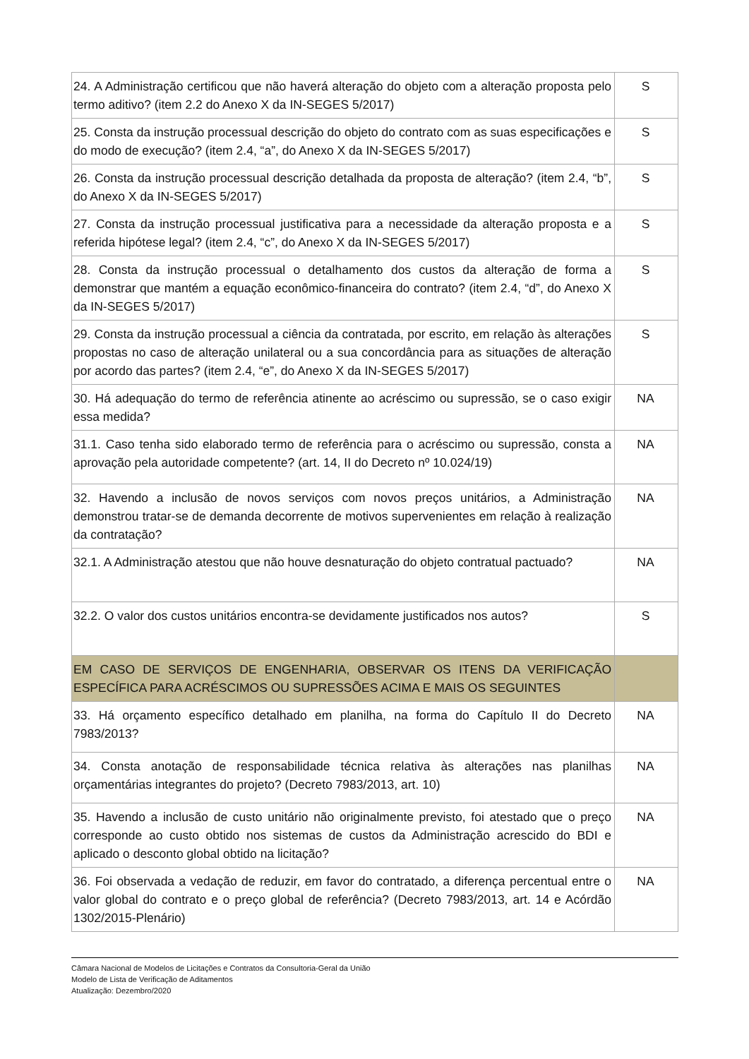| 24. A Administração certificou que não haverá alteração do objeto com a alteração proposta pelo termo aditivo? (item 2.2 do Anexo X da IN-SEGES 5/2017) | S |
| 25. Consta da instrução processual descrição do objeto do contrato com as suas especificações e do modo de execução? (item 2.4, “a”, do Anexo X da IN-SEGES 5/2017) | S |
| 26. Consta da instrução processual descrição detalhada da proposta de alteração? (item 2.4, “b”, do Anexo X da IN-SEGES 5/2017) | S |
| 27. Consta da instrução processual justificativa para a necessidade da alteração proposta e a referida hipótese legal? (item 2.4, “c”, do Anexo X da IN-SEGES 5/2017) | S |
| 28. Consta da instrução processual o detalhamento dos custos da alteração de forma a demonstrar que mantém a equação econômico-financeira do contrato? (item 2.4, “d”, do Anexo X da IN-SEGES 5/2017) | S |
| 29. Consta da instrução processual a ciência da contratada, por escrito, em relação às alterações propostas no caso de alteração unilateral ou a sua concordância para as situações de alteração por acordo das partes? (item 2.4, “e”, do Anexo X da IN-SEGES 5/2017) | S |
| 30. Há adequação do termo de referência atinente ao acréscimo ou supressão, se o caso exigir essa medida? | NA |
| 31.1. Caso tenha sido elaborado termo de referência para o acréscimo ou supressão, consta a aprovação pela autoridade competente? (art. 14, II do Decreto nº 10.024/19) | NA |
| 32. Havendo a inclusão de novos serviços com novos preços unitários, a Administração demonstrou tratar-se de demanda decorrente de motivos supervenientes em relação à realização da contratação? | NA |
| 32.1. A Administração atestou que não houve desnaturação do objeto contratual pactuado? | NA |
| 32.2. O valor dos custos unitários encontra-se devidamente justificados nos autos? | S |
| EM CASO DE SERVIÇOS DE ENGENHARIA, OBSERVAR OS ITENS DA VERIFICAÇÃO ESPECÍFICA PARA ACRÉSCIMOS OU SUPRESSÕES ACIMA E MAIS OS SEGUINTES | |
| 33. Há orçamento específico detalhado em planilha, na forma do Capítulo II do Decreto 7983/2013? | NA |
| 34. Consta anotação de responsabilidade técnica relativa às alterações nas planilhas orçamentárias integrantes do projeto? (Decreto 7983/2013, art. 10) | NA |
| 35. Havendo a inclusão de custo unitário não originalmente previsto, foi atestado que o preço corresponde ao custo obtido nos sistemas de custos da Administração acrescido do BDI e aplicado o desconto global obtido na licitação? | NA |
| 36. Foi observada a vedação de reduzir, em favor do contratado, a diferença percentual entre o valor global do contrato e o preço global de referência? (Decreto 7983/2013, art. 14 e Acórdão 1302/2015-Plenário) | NA |
Câmara Nacional de Modelos de Licitações e Contratos da Consultoria-Geral da União
Modelo de Lista de Verificação de Aditamentos
Atualização: Dezembro/2020